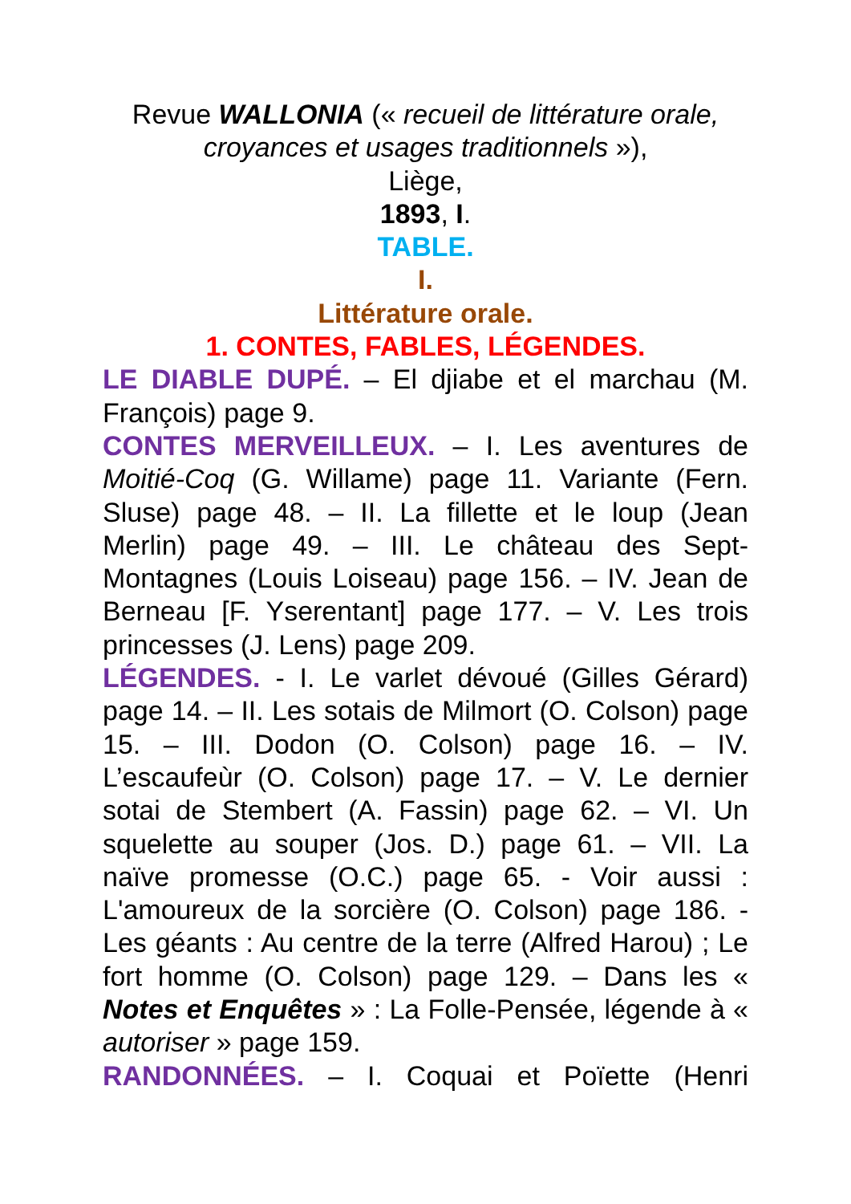Revue WALLONIA (« recueil de littérature orale, croyances et usages traditionnels »),
Liège,
1893, I.
TABLE.
I.
Littérature orale.
1. CONTES, FABLES, LÉGENDES.
LE DIABLE DUPÉ. – El djiabe et el marchau (M. François) page 9.
CONTES MERVEILLEUX. – I. Les aventures de Moitié-Coq (G. Willame) page 11. Variante (Fern. Sluse) page 48. – II. La fillette et le loup (Jean Merlin) page 49. – III. Le château des Sept-Montagnes (Louis Loiseau) page 156. – IV. Jean de Berneau [F. Yserentant] page 177. – V. Les trois princesses (J. Lens) page 209.
LÉGENDES. - I. Le varlet dévoué (Gilles Gérard) page 14. – II. Les sotais de Milmort (O. Colson) page 15. – III. Dodon (O. Colson) page 16. – IV. L’escaufeùr (O. Colson) page 17. – V. Le dernier sotai de Stembert (A. Fassin) page 62. – VI. Un squelette au souper (Jos. D.) page 61. – VII. La naïve promesse (O.C.) page 65. - Voir aussi : L'amoureux de la sorcière (O. Colson) page 186. - Les géants : Au centre de la terre (Alfred Harou) ; Le fort homme (O. Colson) page 129. – Dans les « Notes et Enquêtes » : La Folle-Pensée, légende à « autoriser » page 159.
RANDONNÉES. – I. Coquai et Poïette (Henri